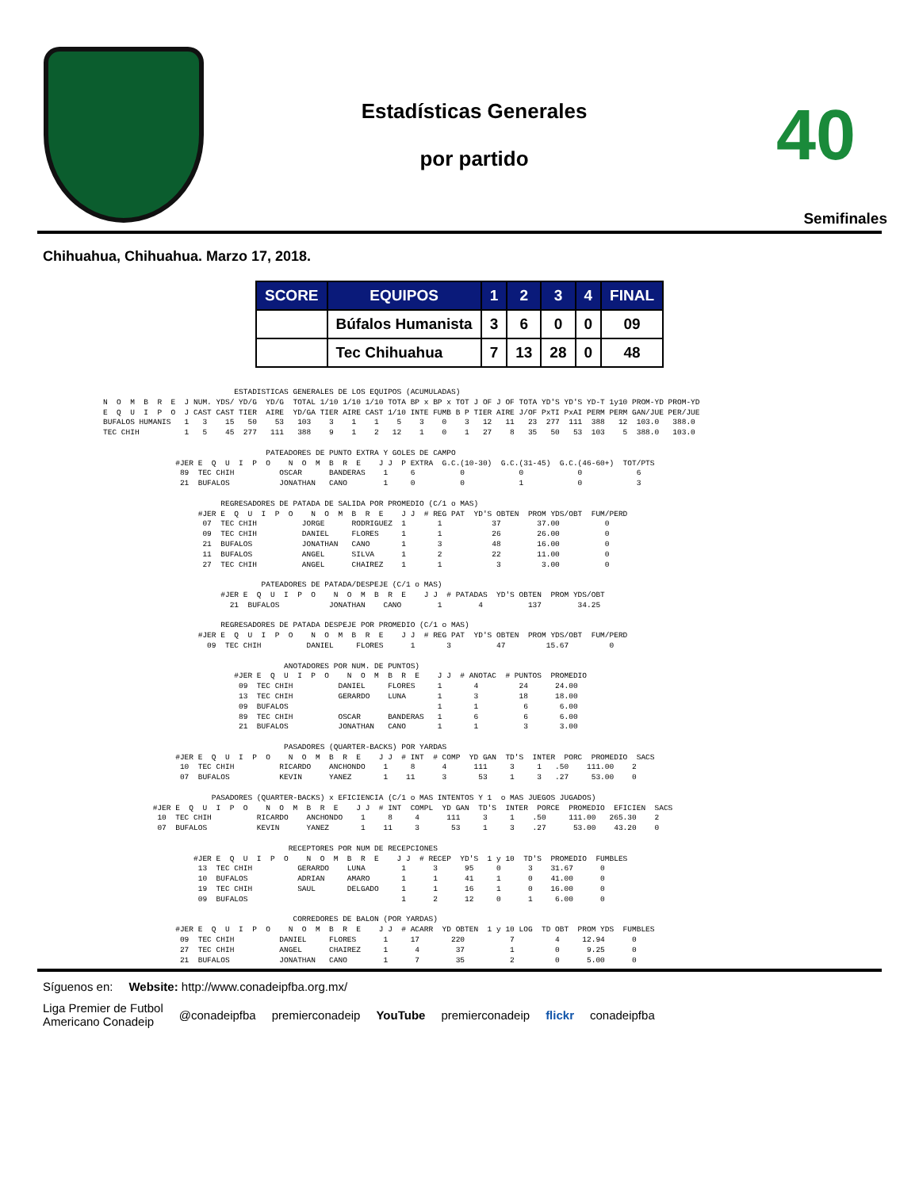Estadísticas Generales
por partido
40
Semifinales
Chihuahua, Chihuahua. Marzo 17, 2018.
| SCORE | EQUIPOS | 1 | 2 | 3 | 4 | FINAL |
| --- | --- | --- | --- | --- | --- | --- |
| | Búfalos Humanista | 3 | 6 | 0 | 0 | 09 |
| | Tec Chihuahua | 7 | 13 | 28 | 0 | 48 |
                             ESTADISTICAS GENERALES DE LOS EQUIPOS (ACUMULADAS)
N  O  M  B  R  E  J NUM. YDS/ YD/G  YD/G  TOTAL 1/10 1/10 1/10 TOTA BP x BP x TOT J OF J OF TOTA YD'S YD'S YD-T 1y10 PROM-YD PROM-YD
E  Q  U  I  P  O  J CAST CAST TIER  AIRE  YD/GA TIER AIRE CAST 1/10 INTE FUMB B P TIER AIRE J/OF PxTI PxAI PERM PERM GAN/JUE PER/JUE
BUFALOS HUMANIS   1   3    15   50    53   103    3    1    1    5    3    0    3   12   11   23  277  111  388   12  103.0   388.0
TEC CHIH          1   5    45  277   111   388    9    1    2   12    1    0    1   27    8   35   50   53  103    5  388.0   103.0

                                    PATEADORES DE PUNTO EXTRA Y GOLES DE CAMPO
                #JER E  Q  U  I  P  O    N  O  M  B  R  E    J J  P EXTRA  G.C.(10-30)  G.C.(31-45)  G.C.(46-60+)  TOT/PTS
                 89  TEC CHIH          OSCAR      BANDERAS    1     6          0            0            0            6
                 21  BUFALOS           JONATHAN   CANO        1     0          0            1            0            3

                          REGRESADORES DE PATADA DE SALIDA POR PROMEDIO (C/1 o MAS)
                     #JER E  Q  U  I  P  O    N  O  M  B  R  E    J J  # REG PAT  YD'S OBTEN  PROM YDS/OBT  FUM/PERD
                      07  TEC CHIH          JORGE      RODRIGUEZ  1       1           37        37.00          0
                      09  TEC CHIH          DANIEL     FLORES     1       1           26        26.00          0
                      21  BUFALOS           JONATHAN   CANO       1       3           48        16.00          0
                      11  BUFALOS           ANGEL      SILVA      1       2           22        11.00          0
                      27  TEC CHIH          ANGEL      CHAIREZ    1       1            3         3.00          0

                                   PATEADORES DE PATADA/DESPEJE (C/1 o MAS)
                          #JER E  Q  U  I  P  O    N  O  M  B  R  E    J J  # PATADAS  YD'S OBTEN  PROM YDS/OBT
                            21  BUFALOS           JONATHAN    CANO        1        4          137        34.25

                          REGRESADORES DE PATADA DESPEJE POR PROMEDIO (C/1 o MAS)
                     #JER E  Q  U  I  P  O    N  O  M  B  R  E    J J  # REG PAT  YD'S OBTEN  PROM YDS/OBT  FUM/PERD
                       09  TEC CHIH          DANIEL     FLORES      1       3          47         15.67         0

                                        ANOTADORES POR NUM. DE PUNTOS)
                             #JER E  Q  U  I  P  O    N  O  M  B  R  E    J J  # ANOTAC  # PUNTOS  PROMEDIO
                              09  TEC CHIH          DANIEL     FLORES     1       4         24      24.00
                              13  TEC CHIH          GERARDO    LUNA       1       3         18      18.00
                              09  BUFALOS                                 1       1          6       6.00
                              89  TEC CHIH          OSCAR      BANDERAS   1       6          6       6.00
                              21  BUFALOS           JONATHAN   CANO       1       1          3       3.00

                                        PASADORES (QUARTER-BACKS) POR YARDAS
                #JER E  Q  U  I  P  O    N  O  M  B  R  E    J J  # INT  # COMP  YD GAN  TD'S  INTER  PORC  PROMEDIO  SACS
                 10  TEC CHIH          RICARDO    ANCHONDO    1     8      4      111     3     1   .50    111.00    2
                 07  BUFALOS           KEVIN      YANEZ       1    11      3       53     1     3   .27     53.00    0

                        PASADORES (QUARTER-BACKS) x EFICIENCIA (C/1 o MAS INTENTOS Y 1  o MAS JUEGOS JUGADOS)
           #JER E  Q  U  I  P  O    N  O  M  B  R  E    J J  # INT  COMPL  YD GAN  TD'S  INTER  PORCE  PROMEDIO  EFICIEN  SACS
            10  TEC CHIH          RICARDO    ANCHONDO    1     8     4      111     3     1    .50     111.00   265.30    2
            07  BUFALOS           KEVIN      YANEZ       1    11     3       53     1     3    .27      53.00    43.20    0

                                         RECEPTORES POR NUM DE RECEPCIONES
                    #JER E  Q  U  I  P  O    N  O  M  B  R  E    J J  # RECEP  YD'S  1 y 10  TD'S  PROMEDIO  FUMBLES
                     13  TEC CHIH          GERARDO    LUNA        1      3      95     0      3    31.67      0
                     10  BUFALOS           ADRIAN     AMARO       1      1      41     1      0    41.00      0
                     19  TEC CHIH          SAUL       DELGADO     1      1      16     1      0    16.00      0
                     09  BUFALOS                                  1      2      12     0      1     6.00      0

                                          CORREDORES DE BALON (POR YARDAS)
                #JER E  Q  U  I  P  O    N  O  M  B  R  E    J J  # ACARR  YD OBTEN  1 y 10 LOG  TD OBT  PROM YDS  FUMBLES
                 09  TEC CHIH          DANIEL     FLORES      1     17       220          7         4     12.94      0
                 27  TEC CHIH          ANGEL      CHAIREZ     1      4        37          1         0      9.25      0
                 21  BUFALOS           JONATHAN   CANO        1      7        35          2         0      5.00      0
Síguenos en: Website: http://www.conadeipfba.org.mx/
Liga Premier de Futbol
Americano Conadeip @conadeipfba premierconadeip YouTube premierconadeip flickr conadeipfba